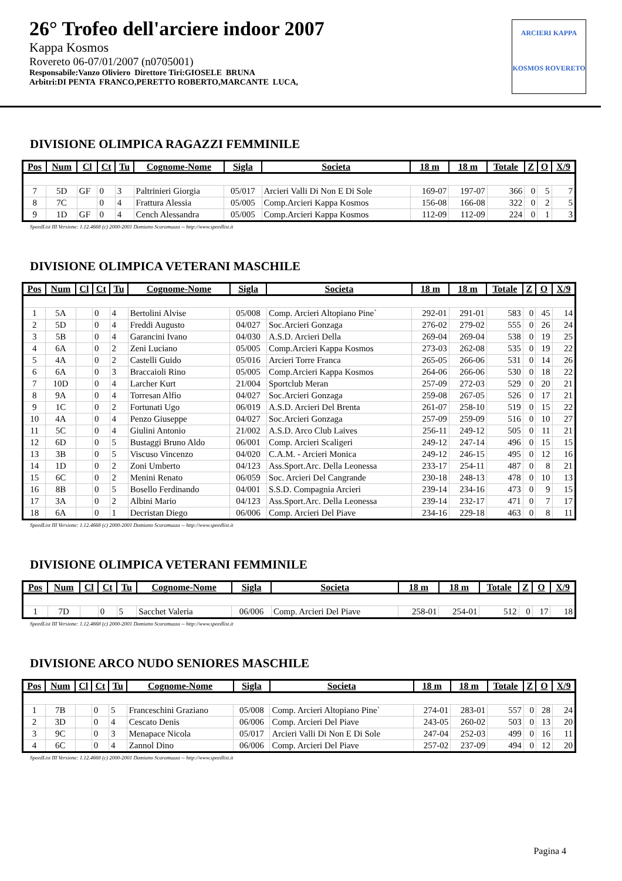26° Trofeo dell'arciere indoor 2007
Kappa Kosmos
Rovereto 06-07/01/2007 (n0705001)
Responsabile:Vanzo Oliviero Direttore Tiri:GIOSELE BRUNA
Arbitri:DI PENTA FRANCO,PERETTO ROBERTO,MARCANTE LUCA,
ARCIERI KAPPA
KOSMOS ROVERETO
DIVISIONE OLIMPICA RAGAZZI FEMMINILE
| Pos | Num | Cl | Ct | Tu | Cognome-Nome | Sigla | Societa | 18 m | 18 m | Totale | Z | O | X/9 |
| --- | --- | --- | --- | --- | --- | --- | --- | --- | --- | --- | --- | --- | --- |
| 7 | 5D | GF | 0 | 3 | Paltrinieri Giorgia | 05/017 | Arcieri Valli Di Non E Di Sole | 169-07 | 197-07 | 366 | 0 | 5 | 7 |
| 8 | 7C | | 0 | 4 | Frattura Alessia | 05/005 | Comp.Arcieri Kappa Kosmos | 156-08 | 166-08 | 322 | 0 | 2 | 5 |
| 9 | 1D | GF | 0 | 4 | Cench Alessandra | 05/005 | Comp.Arcieri Kappa Kosmos | 112-09 | 112-09 | 224 | 0 | 1 | 3 |
SpeedList III Versione: 1.12.4668 (c) 2000-2001 Damiano Scaramuzza -- http://www.speedlist.it
DIVISIONE OLIMPICA VETERANI MASCHILE
| Pos | Num | Cl | Ct | Tu | Cognome-Nome | Sigla | Societa | 18 m | 18 m | Totale | Z | O | X/9 |
| --- | --- | --- | --- | --- | --- | --- | --- | --- | --- | --- | --- | --- | --- |
| 1 | 5A | | 0 | 4 | Bertolini Alvise | 05/008 | Comp. Arcieri Altopiano Pine` | 292-01 | 291-01 | 583 | 0 | 45 | 14 |
| 2 | 5D | | 0 | 4 | Freddi Augusto | 04/027 | Soc.Arcieri Gonzaga | 276-02 | 279-02 | 555 | 0 | 26 | 24 |
| 3 | 5B | | 0 | 4 | Garancini Ivano | 04/030 | A.S.D. Arcieri Della | 269-04 | 269-04 | 538 | 0 | 19 | 25 |
| 4 | 6A | | 0 | 2 | Zeni Luciano | 05/005 | Comp.Arcieri Kappa Kosmos | 273-03 | 262-08 | 535 | 0 | 19 | 22 |
| 5 | 4A | | 0 | 2 | Castelli Guido | 05/016 | Arcieri Torre Franca | 265-05 | 266-06 | 531 | 0 | 14 | 26 |
| 6 | 6A | | 0 | 3 | Braccaioli Rino | 05/005 | Comp.Arcieri Kappa Kosmos | 264-06 | 266-06 | 530 | 0 | 18 | 22 |
| 7 | 10D | | 0 | 4 | Larcher Kurt | 21/004 | Sportclub Meran | 257-09 | 272-03 | 529 | 0 | 20 | 21 |
| 8 | 9A | | 0 | 4 | Torresan Alfio | 04/027 | Soc.Arcieri Gonzaga | 259-08 | 267-05 | 526 | 0 | 17 | 21 |
| 9 | 1C | | 0 | 2 | Fortunati Ugo | 06/019 | A.S.D. Arcieri Del Brenta | 261-07 | 258-10 | 519 | 0 | 15 | 22 |
| 10 | 4A | | 0 | 4 | Penzo Giuseppe | 04/027 | Soc.Arcieri Gonzaga | 257-09 | 259-09 | 516 | 0 | 10 | 27 |
| 11 | 5C | | 0 | 4 | Giulini Antonio | 21/002 | A.S.D. Arco Club Laives | 256-11 | 249-12 | 505 | 0 | 11 | 21 |
| 12 | 6D | | 0 | 5 | Bustaggi Bruno Aldo | 06/001 | Comp. Arcieri Scaligeri | 249-12 | 247-14 | 496 | 0 | 15 | 15 |
| 13 | 3B | | 0 | 5 | Viscuso Vincenzo | 04/020 | C.A.M. - Arcieri Monica | 249-12 | 246-15 | 495 | 0 | 12 | 16 |
| 14 | 1D | | 0 | 2 | Zoni Umberto | 04/123 | Ass.Sport.Arc. Della Leonessa | 233-17 | 254-11 | 487 | 0 | 8 | 21 |
| 15 | 6C | | 0 | 2 | Menini Renato | 06/059 | Soc. Arcieri Del Cangrande | 230-18 | 248-13 | 478 | 0 | 10 | 13 |
| 16 | 8B | | 0 | 5 | Bosello Ferdinando | 04/001 | S.S.D. Compagnia Arcieri | 239-14 | 234-16 | 473 | 0 | 9 | 15 |
| 17 | 3A | | 0 | 2 | Albini Mario | 04/123 | Ass.Sport.Arc. Della Leonessa | 239-14 | 232-17 | 471 | 0 | 7 | 17 |
| 18 | 6A | | 0 | 1 | Decristan Diego | 06/006 | Comp. Arcieri Del Piave | 234-16 | 229-18 | 463 | 0 | 8 | 11 |
SpeedList III Versione: 1.12.4668 (c) 2000-2001 Damiano Scaramuzza -- http://www.speedlist.it
DIVISIONE OLIMPICA VETERANI FEMMINILE
| Pos | Num | Cl | Ct | Tu | Cognome-Nome | Sigla | Societa | 18 m | 18 m | Totale | Z | O | X/9 |
| --- | --- | --- | --- | --- | --- | --- | --- | --- | --- | --- | --- | --- | --- |
| 1 | 7D | | 0 | 5 | Sacchet Valeria | 06/006 | Comp. Arcieri Del Piave | 258-01 | 254-01 | 512 | 0 | 17 | 18 |
SpeedList III Versione: 1.12.4668 (c) 2000-2001 Damiano Scaramuzza -- http://www.speedlist.it
DIVISIONE ARCO NUDO SENIORES MASCHILE
| Pos | Num | Cl | Ct | Tu | Cognome-Nome | Sigla | Societa | 18 m | 18 m | Totale | Z | O | X/9 |
| --- | --- | --- | --- | --- | --- | --- | --- | --- | --- | --- | --- | --- | --- |
| 1 | 7B | | 0 | 5 | Franceschini Graziano | 05/008 | Comp. Arcieri Altopiano Pine` | 274-01 | 283-01 | 557 | 0 | 28 | 24 |
| 2 | 3D | | 0 | 4 | Cescato Denis | 06/006 | Comp. Arcieri Del Piave | 243-05 | 260-02 | 503 | 0 | 13 | 20 |
| 3 | 9C | | 0 | 3 | Menapace Nicola | 05/017 | Arcieri Valli Di Non E Di Sole | 247-04 | 252-03 | 499 | 0 | 16 | 11 |
| 4 | 6C | | 0 | 4 | Zannol Dino | 06/006 | Comp. Arcieri Del Piave | 257-02 | 237-09 | 494 | 0 | 12 | 20 |
SpeedList III Versione: 1.12.4668 (c) 2000-2001 Damiano Scaramuzza -- http://www.speedlist.it
Pagina 4